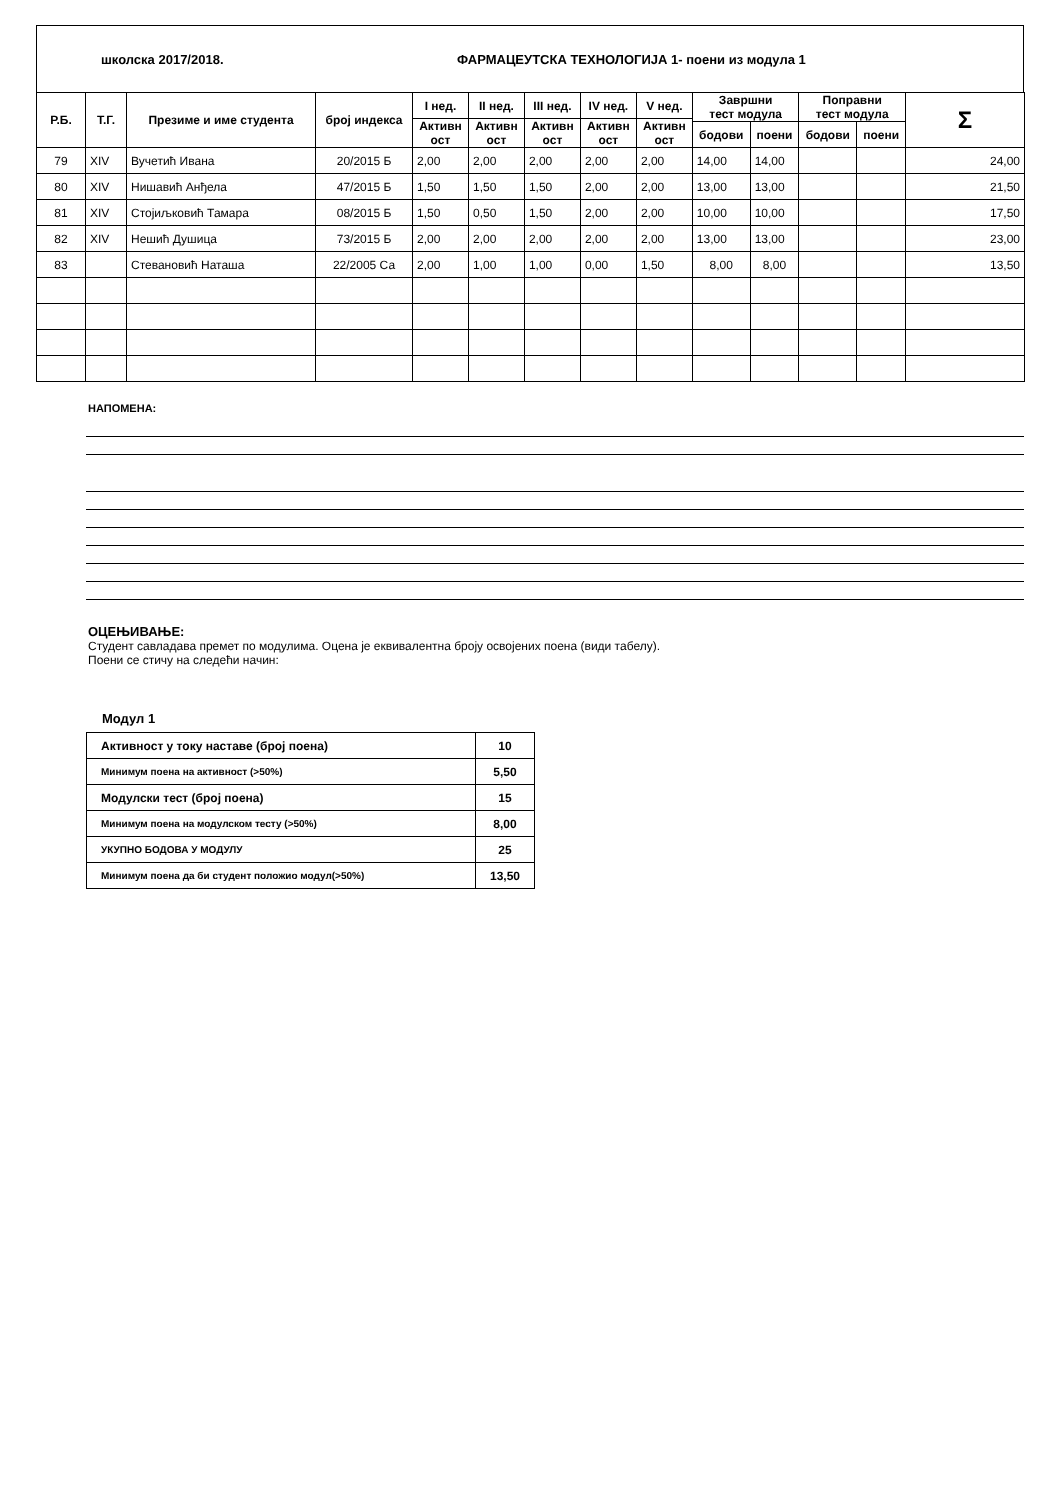школска 2017/2018. ФАРМАЦЕУТСКА ТЕХНОЛОГИЈА 1- поени из модула 1
| Р.Б. | Т.Г. | Презиме и име студента | број индекса | I нед. | II нед. | III нед. | IV нед. | V нед. | Завршни тест модула | | Поправни тест модула | | Σ |
| --- | --- | --- | --- | --- | --- | --- | --- | --- | --- | --- | --- | --- | --- |
| | | | | Активн ост | Активн ост | Активн ост | Активн ост | Активн ост | | | | | |
| | | | | | | | | | бодови | поени | бодови | поени | |
| 79 | XIV | Вучетић Ивана | 20/2015 Б | 2,00 | 2,00 | 2,00 | 2,00 | 2,00 | 14,00 | 14,00 | | | 24,00 |
| 80 | XIV | Нишавић Анђела | 47/2015 Б | 1,50 | 1,50 | 1,50 | 2,00 | 2,00 | 13,00 | 13,00 | | | 21,50 |
| 81 | XIV | Стојиљковић Тамара | 08/2015 Б | 1,50 | 0,50 | 1,50 | 2,00 | 2,00 | 10,00 | 10,00 | | | 17,50 |
| 82 | XIV | Нешић Душица | 73/2015 Б | 2,00 | 2,00 | 2,00 | 2,00 | 2,00 | 13,00 | 13,00 | | | 23,00 |
| 83 | | Стевановић Наташа | 22/2005 Са | 2,00 | 1,00 | 1,00 | 0,00 | 1,50 | 8,00 | 8,00 | | | 13,50 |
НАПОМЕНА:
ОЦЕЊИВАЊЕ:
Студент савладава премет по модулима. Оцена је еквивалентна броју освојених поена (види табелу).
Поени се стичу на следећи начин:
Модул 1
| Активност у току наставе (број поена) | 10 |
| Минимум поена на активност (>50%) | 5,50 |
| Модулски тест (број поена) | 15 |
| Минимум поена на модулском тесту (>50%) | 8,00 |
| УКУПНО БОДОВА У МОДУЛУ | 25 |
| Минимум поена да би студент положио модул(>50%) | 13,50 |